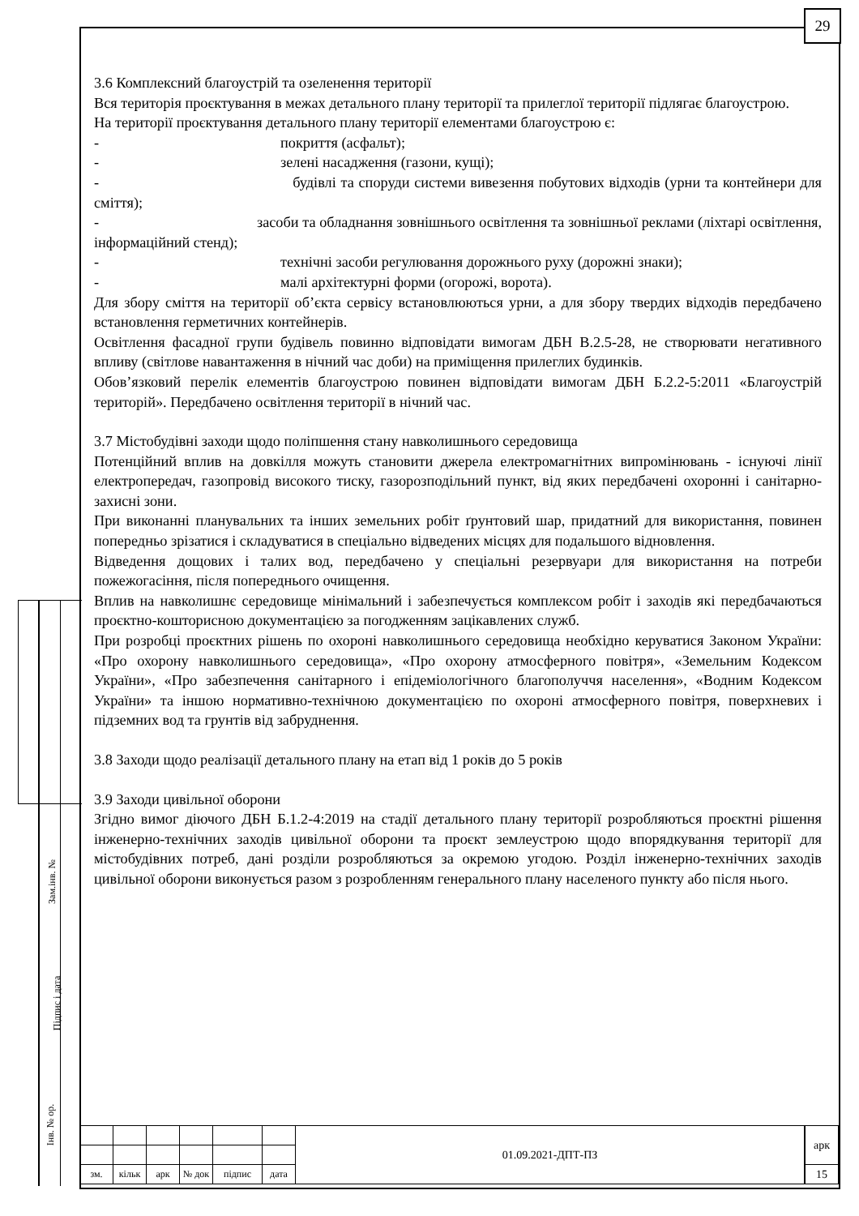29
Зам.інв. №
Підпис і дата
Інв. № ор.
3.6 Комплексний благоустрій та озеленення території
Вся територія проєктування в межах детального плану території та прилеглої території підлягає благоустрою.
На території проєктування детального плану території елементами благоустрою є:
- покриття (асфальт);
- зелені насадження (газони, кущі);
- будівлі та споруди системи вивезення побутових відходів (урни та контейнери для сміття);
- засоби та обладнання зовнішнього освітлення та зовнішньої реклами (ліхтарі освітлення, інформаційний стенд);
- технічні засоби регулювання дорожнього руху (дорожні знаки);
- малі архітектурні форми (огорожі, ворота).
Для збору сміття на території об’єкта сервісу встановлюються урни, а для збору твердих відходів передбачено встановлення герметичних контейнерів.
Освітлення фасадної групи будівель повинно відповідати вимогам ДБН В.2.5-28, не створювати негативного впливу (світлове навантаження в нічний час доби) на приміщення прилеглих будинків.
Обов’язковий перелік елементів благоустрою повинен відповідати вимогам ДБН Б.2.2-5:2011 «Благоустрій територій». Передбачено освітлення території в нічний час.
3.7 Містобудівні заходи щодо поліпшення стану навколишнього середовища
Потенційний вплив на довкілля можуть становити джерела електромагнітних випромінювань - існуючі лінії електропередач, газопровід високого тиску, газорозподільний пункт, від яких передбачені охоронні і санітарно-захисні зони.
При виконанні планувальних та інших земельних робіт ґрунтовий шар, придатний для використання, повинен попередньо зрізатися і складуватися в спеціально відведених місцях для подальшого відновлення.
Відведення дощових і талих вод, передбачено у спеціальні резервуари для використання на потреби пожежогасіння, після попереднього очищення.
Вплив на навколишнє середовище мінімальний і забезпечується комплексом робіт і заходів які передбачаються проєктно-кошторисною документацією за погодженням зацікавлених служб.
При розробці проєктних рішень по охороні навколишнього середовища необхідно керуватися Законом України: «Про охорону навколишнього середовища», «Про охорону атмосферного повітря», «Земельним Кодексом України», «Про забезпечення санітарного і епідеміологічного благополуччя населення», «Водним Кодексом України» та іншою нормативно-технічною документацією по охороні атмосферного повітря, поверхневих і підземних вод та грунтів від забруднення.
3.8 Заходи щодо реалізації детального плану на етап від 1 років до 5 років
3.9 Заходи цивільної оборони
Згідно вимог діючого ДБН Б.1.2-4:2019 на стадії детального плану території розробляються проєктні рішення інженерно-технічних заходів цивільної оборони та проєкт землеустрою щодо впорядкування території для містобудівних потреб, дані розділи розробляються за окремою угодою. Розділ інженерно-технічних заходів цивільної оборони виконується разом з розробленням генерального плану населеного пункту або після нього.
| | | | | | | 01.09.2021-ДПТ-ПЗ | арк |
| зм. | кільк | арк | № док | підпис | дата | | 15 |